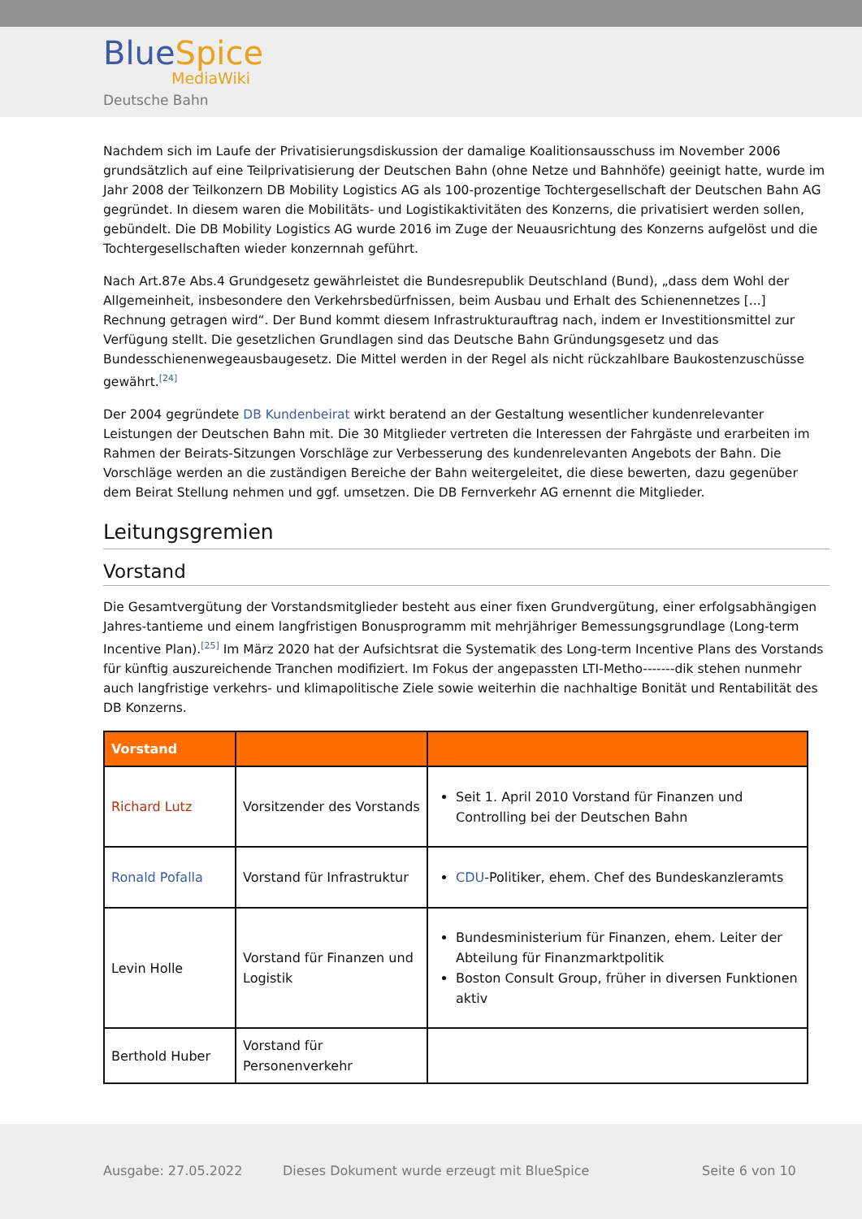Blue Spice
MediaWiki
Deutsche Bahn
Nachdem sich im Laufe der Privatisierungsdiskussion der damalige Koalitionsausschuss im November 2006 grundsätzlich auf eine Teilprivatisierung der Deutschen Bahn (ohne Netze und Bahnhöfe) geeinigt hatte, wurde im Jahr 2008 der Teilkonzern DB Mobility Logistics AG als 100-prozentige Tochtergesellschaft der Deutschen Bahn AG gegründet. In diesem waren die Mobilitäts- und Logistikaktivitäten des Konzerns, die privatisiert werden sollen, gebündelt. Die DB Mobility Logistics AG wurde 2016 im Zuge der Neuausrichtung des Konzerns aufgelöst und die Tochtergesellschaften wieder konzernnah geführt.
Nach Art.87e Abs.4 Grundgesetz gewährleistet die Bundesrepublik Deutschland (Bund), „dass dem Wohl der Allgemeinheit, insbesondere den Verkehrsbedürfnissen, beim Ausbau und Erhalt des Schienennetzes [...] Rechnung getragen wird“. Der Bund kommt diesem Infrastrukturauftrag nach, indem er Investitionsmittel zur Verfügung stellt. Die gesetzlichen Grundlagen sind das Deutsche Bahn Gründungsgesetz und das Bundesschienenwegeausbaugesetz. Die Mittel werden in der Regel als nicht rückzahlbare Baukostenzuschüsse gewährt.<sup>[24]</sup>
Der 2004 gegründete DB Kundenbeirat wirkt beratend an der Gestaltung wesentlicher kundenrelevanter Leistungen der Deutschen Bahn mit. Die 30 Mitglieder vertreten die Interessen der Fahrgäste und erarbeiten im Rahmen der Beirats-Sitzungen Vorschläge zur Verbesserung des kundenrelevanten Angebots der Bahn. Die Vorschläge werden an die zuständigen Bereiche der Bahn weitergeleitet, die diese bewerten, dazu gegenüber dem Beirat Stellung nehmen und ggf. umsetzen. Die DB Fernverkehr AG ernennt die Mitglieder.
Leitungsgremien
Vorstand
Die Gesamtvergütung der Vorstandsmitglieder besteht aus einer fixen Grundvergütung, einer erfolgsabhängigen Jahres-tantieme und einem langfristigen Bonusprogramm mit mehrjähriger Bemessungsgrundlage (Long-term Incentive Plan).<sup>[25]</sup> Im März 2020 hat der Aufsichtsrat die Systematik des Long-term Incentive Plans des Vorstands für künftig auszureichende Tranchen modifiziert. Im Fokus der angepassten LTI-Metho-------dik stehen nunmehr auch langfristige verkehrs- und klimapolitische Ziele sowie weiterhin die nachhaltige Bonität und Rentabilität des DB Konzerns.
| Vorstand | | |
| --- | --- | --- |
| Richard Lutz | Vorsitzender des Vorstands | Seit 1. April 2010 Vorstand für Finanzen und Controlling bei der Deutschen Bahn |
| Ronald Pofalla | Vorstand für Infrastruktur | CDU -Politiker, ehem. Chef des Bundeskanzleramts |
| Levin Holle | Vorstand für Finanzen und Logistik | Bundesministerium für Finanzen, ehem. Leiter der Abteilung für Finanzmarktpolitik Boston Consult Group, früher in diversen Funktionen aktiv |
| Berthold Huber | Vorstand für Personenverkehr | |
Ausgabe: 27.05.2022
Dieses Dokument wurde erzeugt mit BlueSpice
Seite 6 von 10